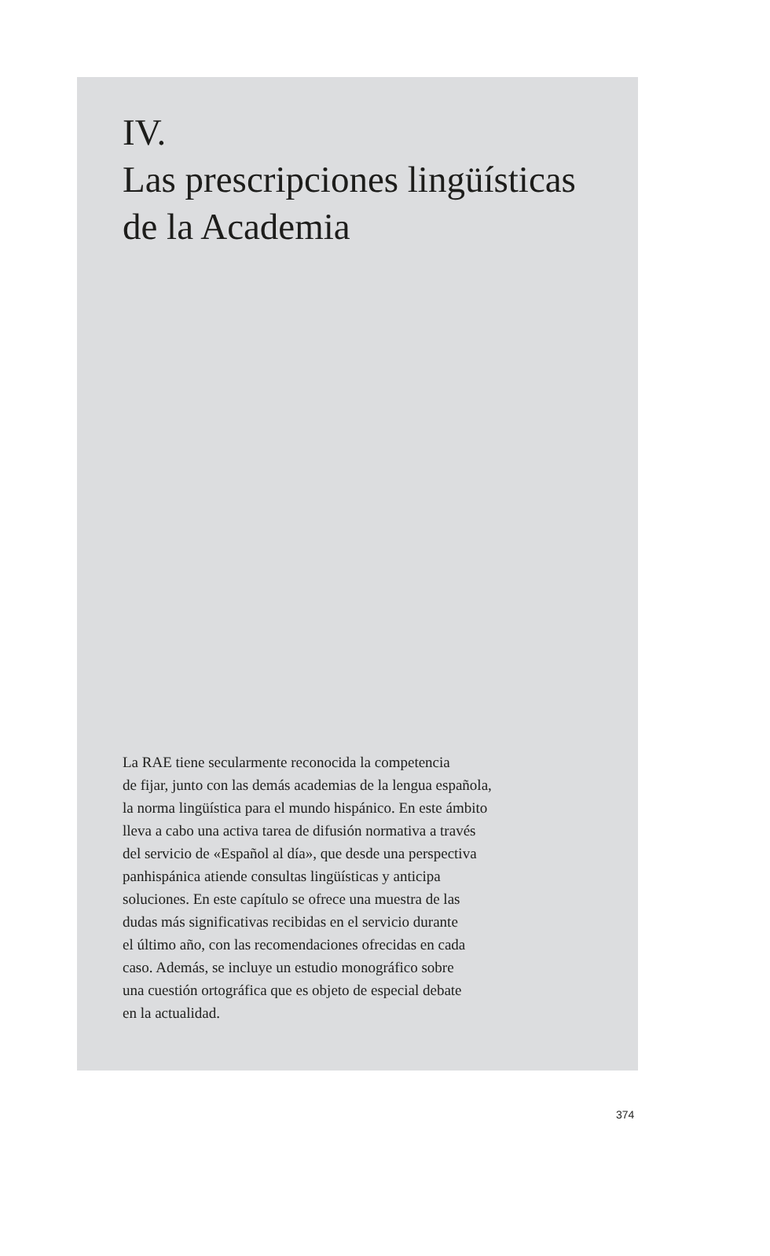IV.
Las prescripciones lingüísticas
de la Academia
La RAE tiene secularmente reconocida la competencia
de fijar, junto con las demás academias de la lengua española,
la norma lingüística para el mundo hispánico. En este ámbito
lleva a cabo una activa tarea de difusión normativa a través
del servicio de «Español al día», que desde una perspectiva
panhispánica atiende consultas lingüísticas y anticipa
soluciones. En este capítulo se ofrece una muestra de las
dudas más significativas recibidas en el servicio durante
el último año, con las recomendaciones ofrecidas en cada
caso. Además, se incluye un estudio monográfico sobre
una cuestión ortográfica que es objeto de especial debate
en la actualidad.
374